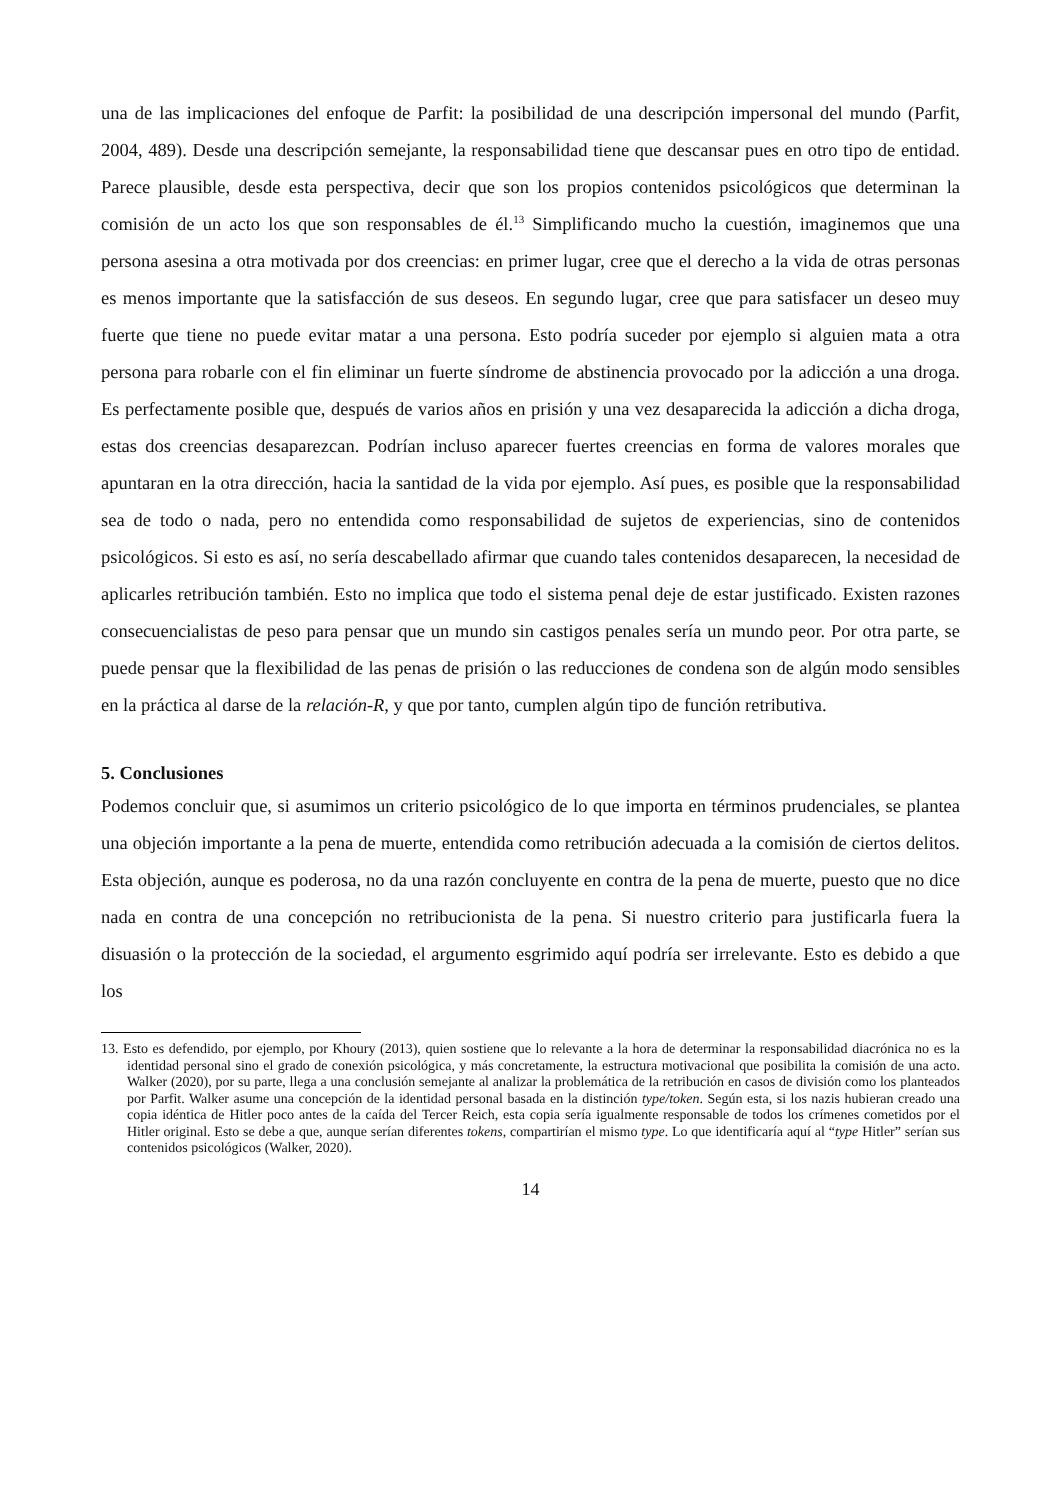una de las implicaciones del enfoque de Parfit: la posibilidad de una descripción impersonal del mundo (Parfit, 2004, 489). Desde una descripción semejante, la responsabilidad tiene que descansar pues en otro tipo de entidad. Parece plausible, desde esta perspectiva, decir que son los propios contenidos psicológicos que determinan la comisión de un acto los que son responsables de él.<sup>13</sup> Simplificando mucho la cuestión, imaginemos que una persona asesina a otra motivada por dos creencias: en primer lugar, cree que el derecho a la vida de otras personas es menos importante que la satisfacción de sus deseos. En segundo lugar, cree que para satisfacer un deseo muy fuerte que tiene no puede evitar matar a una persona. Esto podría suceder por ejemplo si alguien mata a otra persona para robarle con el fin eliminar un fuerte síndrome de abstinencia provocado por la adicción a una droga. Es perfectamente posible que, después de varios años en prisión y una vez desaparecida la adicción a dicha droga, estas dos creencias desaparezcan. Podrían incluso aparecer fuertes creencias en forma de valores morales que apuntaran en la otra dirección, hacia la santidad de la vida por ejemplo. Así pues, es posible que la responsabilidad sea de todo o nada, pero no entendida como responsabilidad de sujetos de experiencias, sino de contenidos psicológicos. Si esto es así, no sería descabellado afirmar que cuando tales contenidos desaparecen, la necesidad de aplicarles retribución también. Esto no implica que todo el sistema penal deje de estar justificado. Existen razones consecuencialistas de peso para pensar que un mundo sin castigos penales sería un mundo peor. Por otra parte, se puede pensar que la flexibilidad de las penas de prisión o las reducciones de condena son de algún modo sensibles en la práctica al darse de la relación-R, y que por tanto, cumplen algún tipo de función retributiva.
5. Conclusiones
Podemos concluir que, si asumimos un criterio psicológico de lo que importa en términos prudenciales, se plantea una objeción importante a la pena de muerte, entendida como retribución adecuada a la comisión de ciertos delitos. Esta objeción, aunque es poderosa, no da una razón concluyente en contra de la pena de muerte, puesto que no dice nada en contra de una concepción no retribucionista de la pena. Si nuestro criterio para justificarla fuera la disuasión o la protección de la sociedad, el argumento esgrimido aquí podría ser irrelevante. Esto es debido a que los
13. Esto es defendido, por ejemplo, por Khoury (2013), quien sostiene que lo relevante a la hora de determinar la responsabilidad diacrónica no es la identidad personal sino el grado de conexión psicológica, y más concretamente, la estructura motivacional que posibilita la comisión de una acto. Walker (2020), por su parte, llega a una conclusión semejante al analizar la problemática de la retribución en casos de división como los planteados por Parfit. Walker asume una concepción de la identidad personal basada en la distinción type/token. Según esta, si los nazis hubieran creado una copia idéntica de Hitler poco antes de la caída del Tercer Reich, esta copia sería igualmente responsable de todos los crímenes cometidos por el Hitler original. Esto se debe a que, aunque serían diferentes tokens, compartirían el mismo type. Lo que identificaría aquí al “type Hitler” serían sus contenidos psicológicos (Walker, 2020).
14